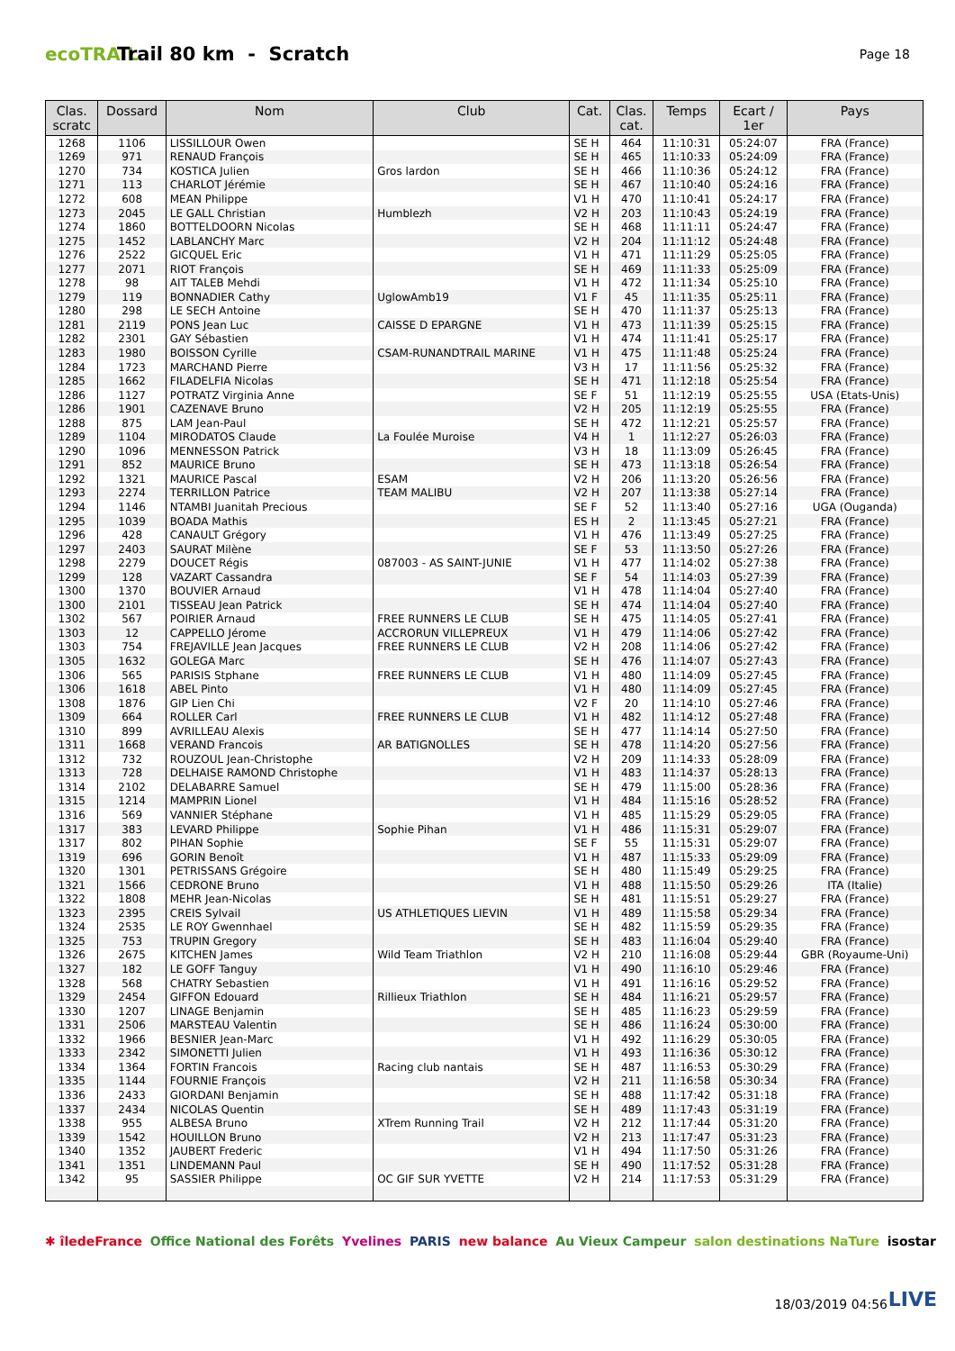ecoTRAIL
Trail 80 km - Scratch
Page 18
| Clas. scratc | Dossard | Nom | Club | Cat. | Clas. cat. | Temps | Ecart / 1er | Pays |
| --- | --- | --- | --- | --- | --- | --- | --- | --- |
| 1268 | 1106 | LISSILLOUR Owen | | SE H | 464 | 11:10:31 | 05:24:07 | FRA (France) |
| 1269 | 971 | RENAUD François | | SE H | 465 | 11:10:33 | 05:24:09 | FRA (France) |
| 1270 | 734 | KOSTICA Julien | Gros lardon | SE H | 466 | 11:10:36 | 05:24:12 | FRA (France) |
| 1271 | 113 | CHARLOT Jérémie | | SE H | 467 | 11:10:40 | 05:24:16 | FRA (France) |
| 1272 | 608 | MEAN Philippe | | V1 H | 470 | 11:10:41 | 05:24:17 | FRA (France) |
| 1273 | 2045 | LE GALL Christian | Humblezh | V2 H | 203 | 11:10:43 | 05:24:19 | FRA (France) |
| 1274 | 1860 | BOTTELDOORN Nicolas | | SE H | 468 | 11:11:11 | 05:24:47 | FRA (France) |
| 1275 | 1452 | LABLANCHY Marc | | V2 H | 204 | 11:11:12 | 05:24:48 | FRA (France) |
| 1276 | 2522 | GICQUEL Eric | | V1 H | 471 | 11:11:29 | 05:25:05 | FRA (France) |
| 1277 | 2071 | RIOT François | | SE H | 469 | 11:11:33 | 05:25:09 | FRA (France) |
| 1278 | 98 | AIT TALEB Mehdi | | V1 H | 472 | 11:11:34 | 05:25:10 | FRA (France) |
| 1279 | 119 | BONNADIER Cathy | UglowAmb19 | V1 F | 45 | 11:11:35 | 05:25:11 | FRA (France) |
| 1280 | 298 | LE SECH Antoine | | SE H | 470 | 11:11:37 | 05:25:13 | FRA (France) |
| 1281 | 2119 | PONS Jean Luc | CAISSE D EPARGNE | V1 H | 473 | 11:11:39 | 05:25:15 | FRA (France) |
| 1282 | 2301 | GAY Sébastien | | V1 H | 474 | 11:11:41 | 05:25:17 | FRA (France) |
| 1283 | 1980 | BOISSON Cyrille | CSAM-RUNANDTRAIL MARINE | V1 H | 475 | 11:11:48 | 05:25:24 | FRA (France) |
| 1284 | 1723 | MARCHAND Pierre | | V3 H | 17 | 11:11:56 | 05:25:32 | FRA (France) |
| 1285 | 1662 | FILADELFIA Nicolas | | SE H | 471 | 11:12:18 | 05:25:54 | FRA (France) |
| 1286 | 1127 | POTRATZ Virginia Anne | | SE F | 51 | 11:12:19 | 05:25:55 | USA (Etats-Unis) |
| 1286 | 1901 | CAZENAVE Bruno | | V2 H | 205 | 11:12:19 | 05:25:55 | FRA (France) |
| 1288 | 875 | LAM Jean-Paul | | SE H | 472 | 11:12:21 | 05:25:57 | FRA (France) |
| 1289 | 1104 | MIRODATOS Claude | La Foulée Muroise | V4 H | 1 | 11:12:27 | 05:26:03 | FRA (France) |
| 1290 | 1096 | MENNESSON Patrick | | V3 H | 18 | 11:13:09 | 05:26:45 | FRA (France) |
| 1291 | 852 | MAURICE Bruno | | SE H | 473 | 11:13:18 | 05:26:54 | FRA (France) |
| 1292 | 1321 | MAURICE Pascal | ESAM | V2 H | 206 | 11:13:20 | 05:26:56 | FRA (France) |
| 1293 | 2274 | TERRILLON Patrice | TEAM MALIBU | V2 H | 207 | 11:13:38 | 05:27:14 | FRA (France) |
| 1294 | 1146 | NTAMBI Juanitah Precious | | SE F | 52 | 11:13:40 | 05:27:16 | UGA (Ouganda) |
| 1295 | 1039 | BOADA Mathis | | ES H | 2 | 11:13:45 | 05:27:21 | FRA (France) |
| 1296 | 428 | CANAULT Grégory | | V1 H | 476 | 11:13:49 | 05:27:25 | FRA (France) |
| 1297 | 2403 | SAURAT Milène | | SE F | 53 | 11:13:50 | 05:27:26 | FRA (France) |
| 1298 | 2279 | DOUCET Régis | 087003 - AS SAINT-JUNIE | V1 H | 477 | 11:14:02 | 05:27:38 | FRA (France) |
| 1299 | 128 | VAZART Cassandra | | SE F | 54 | 11:14:03 | 05:27:39 | FRA (France) |
| 1300 | 1370 | BOUVIER Arnaud | | V1 H | 478 | 11:14:04 | 05:27:40 | FRA (France) |
| 1300 | 2101 | TISSEAU Jean Patrick | | SE H | 474 | 11:14:04 | 05:27:40 | FRA (France) |
| 1302 | 567 | POIRIER Arnaud | FREE RUNNERS LE CLUB | SE H | 475 | 11:14:05 | 05:27:41 | FRA (France) |
| 1303 | 12 | CAPPELLO Jérome | ACCRORUN VILLEPREUX | V1 H | 479 | 11:14:06 | 05:27:42 | FRA (France) |
| 1303 | 754 | FREJAVILLE Jean Jacques | FREE RUNNERS LE CLUB | V2 H | 208 | 11:14:06 | 05:27:42 | FRA (France) |
| 1305 | 1632 | GOLEGA Marc | | SE H | 476 | 11:14:07 | 05:27:43 | FRA (France) |
| 1306 | 565 | PARISIS Stphane | FREE RUNNERS LE CLUB | V1 H | 480 | 11:14:09 | 05:27:45 | FRA (France) |
| 1306 | 1618 | ABEL Pinto | | V1 H | 480 | 11:14:09 | 05:27:45 | FRA (France) |
| 1308 | 1876 | GIP Lien Chi | | V2 F | 20 | 11:14:10 | 05:27:46 | FRA (France) |
| 1309 | 664 | ROLLER Carl | FREE RUNNERS LE CLUB | V1 H | 482 | 11:14:12 | 05:27:48 | FRA (France) |
| 1310 | 899 | AVRILLEAU Alexis | | SE H | 477 | 11:14:14 | 05:27:50 | FRA (France) |
| 1311 | 1668 | VERAND Francois | AR BATIGNOLLES | SE H | 478 | 11:14:20 | 05:27:56 | FRA (France) |
| 1312 | 732 | ROUZOUL Jean-Christophe | | V2 H | 209 | 11:14:33 | 05:28:09 | FRA (France) |
| 1313 | 728 | DELHAISE RAMOND Christophe | | V1 H | 483 | 11:14:37 | 05:28:13 | FRA (France) |
| 1314 | 2102 | DELABARRE Samuel | | SE H | 479 | 11:15:00 | 05:28:36 | FRA (France) |
| 1315 | 1214 | MAMPRIN Lionel | | V1 H | 484 | 11:15:16 | 05:28:52 | FRA (France) |
| 1316 | 569 | VANNIER Stéphane | | V1 H | 485 | 11:15:29 | 05:29:05 | FRA (France) |
| 1317 | 383 | LEVARD Philippe | Sophie Pihan | V1 H | 486 | 11:15:31 | 05:29:07 | FRA (France) |
| 1317 | 802 | PIHAN Sophie | | SE F | 55 | 11:15:31 | 05:29:07 | FRA (France) |
| 1319 | 696 | GORIN Benoît | | V1 H | 487 | 11:15:33 | 05:29:09 | FRA (France) |
| 1320 | 1301 | PETRISSANS Grégoire | | SE H | 480 | 11:15:49 | 05:29:25 | FRA (France) |
| 1321 | 1566 | CEDRONE Bruno | | V1 H | 488 | 11:15:50 | 05:29:26 | ITA (Italie) |
| 1322 | 1808 | MEHR Jean-Nicolas | | SE H | 481 | 11:15:51 | 05:29:27 | FRA (France) |
| 1323 | 2395 | CREIS Sylvail | US ATHLETIQUES LIEVIN | V1 H | 489 | 11:15:58 | 05:29:34 | FRA (France) |
| 1324 | 2535 | LE ROY Gwennhael | | SE H | 482 | 11:15:59 | 05:29:35 | FRA (France) |
| 1325 | 753 | TRUPIN Gregory | | SE H | 483 | 11:16:04 | 05:29:40 | FRA (France) |
| 1326 | 2675 | KITCHEN James | Wild Team Triathlon | V2 H | 210 | 11:16:08 | 05:29:44 | GBR (Royaume-Uni) |
| 1327 | 182 | LE GOFF Tanguy | | V1 H | 490 | 11:16:10 | 05:29:46 | FRA (France) |
| 1328 | 568 | CHATRY Sebastien | | V1 H | 491 | 11:16:16 | 05:29:52 | FRA (France) |
| 1329 | 2454 | GIFFON Edouard | Rillieux Triathlon | SE H | 484 | 11:16:21 | 05:29:57 | FRA (France) |
| 1330 | 1207 | LINAGE Benjamin | | SE H | 485 | 11:16:23 | 05:29:59 | FRA (France) |
| 1331 | 2506 | MARSTEAU Valentin | | SE H | 486 | 11:16:24 | 05:30:00 | FRA (France) |
| 1332 | 1966 | BESNIER Jean-Marc | | V1 H | 492 | 11:16:29 | 05:30:05 | FRA (France) |
| 1333 | 2342 | SIMONETTI Julien | | V1 H | 493 | 11:16:36 | 05:30:12 | FRA (France) |
| 1334 | 1364 | FORTIN Francois | Racing club nantais | SE H | 487 | 11:16:53 | 05:30:29 | FRA (France) |
| 1335 | 1144 | FOURNIE François | | V2 H | 211 | 11:16:58 | 05:30:34 | FRA (France) |
| 1336 | 2433 | GIORDANI Benjamin | | SE H | 488 | 11:17:42 | 05:31:18 | FRA (France) |
| 1337 | 2434 | NICOLAS Quentin | | SE H | 489 | 11:17:43 | 05:31:19 | FRA (France) |
| 1338 | 955 | ALBESA Bruno | XTrem Running Trail | V2 H | 212 | 11:17:44 | 05:31:20 | FRA (France) |
| 1339 | 1542 | HOUILLON Bruno | | V2 H | 213 | 11:17:47 | 05:31:23 | FRA (France) |
| 1340 | 1352 | JAUBERT Frederic | | V1 H | 494 | 11:17:50 | 05:31:26 | FRA (France) |
| 1341 | 1351 | LINDEMANN Paul | | SE H | 490 | 11:17:52 | 05:31:28 | FRA (France) |
| 1342 | 95 | SASSIER Philippe | OC GIF SUR YVETTE | V2 H | 214 | 11:17:53 | 05:31:29 | FRA (France) |
✱ îledeFrance Office National des Forêts Yvelines PARIS new balance Au Vieux Campeur salon destinations NaTure isostar
18/03/2019 04:56 LIVE